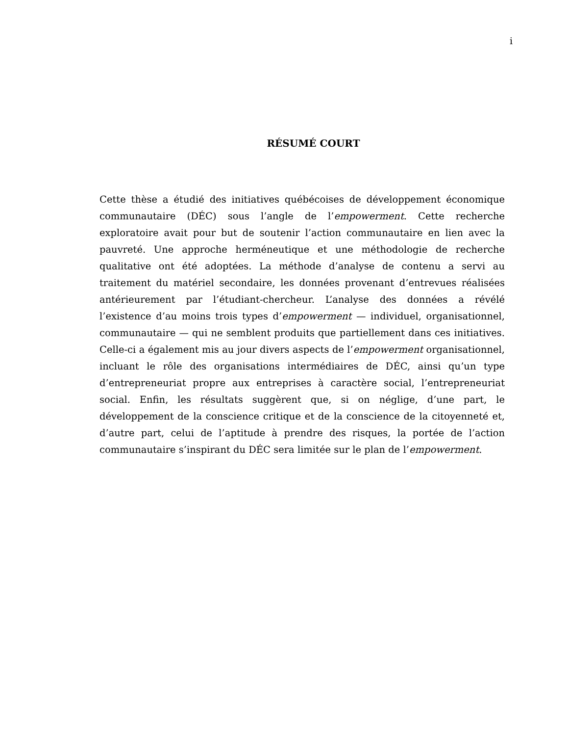i
RÉSUMÉ COURT
Cette thèse a étudié des initiatives québécoises de développement économique communautaire (DÉC) sous l’angle de l’empowerment. Cette recherche exploratoire avait pour but de soutenir l’action communautaire en lien avec la pauvreté. Une approche herméneutique et une méthodologie de recherche qualitative ont été adoptées. La méthode d’analyse de contenu a servi au traitement du matériel secondaire, les données provenant d’entrevues réalisées antérieurement par l’étudiant-chercheur. L’analyse des données a révélé l’existence d’au moins trois types d’empowerment — individuel, organisationnel, communautaire — qui ne semblent produits que partiellement dans ces initiatives. Celle-ci a également mis au jour divers aspects de l’empowerment organisationnel, incluant le rôle des organisations intermédiaires de DÉC, ainsi qu’un type d’entrepreneuriat propre aux entreprises à caractère social, l’entrepreneuriat social. Enfin, les résultats suggèrent que, si on néglige, d’une part, le développement de la conscience critique et de la conscience de la citoyenneté et, d’autre part, celui de l’aptitude à prendre des risques, la portée de l’action communautaire s’inspirant du DÉC sera limitée sur le plan de l’empowerment.